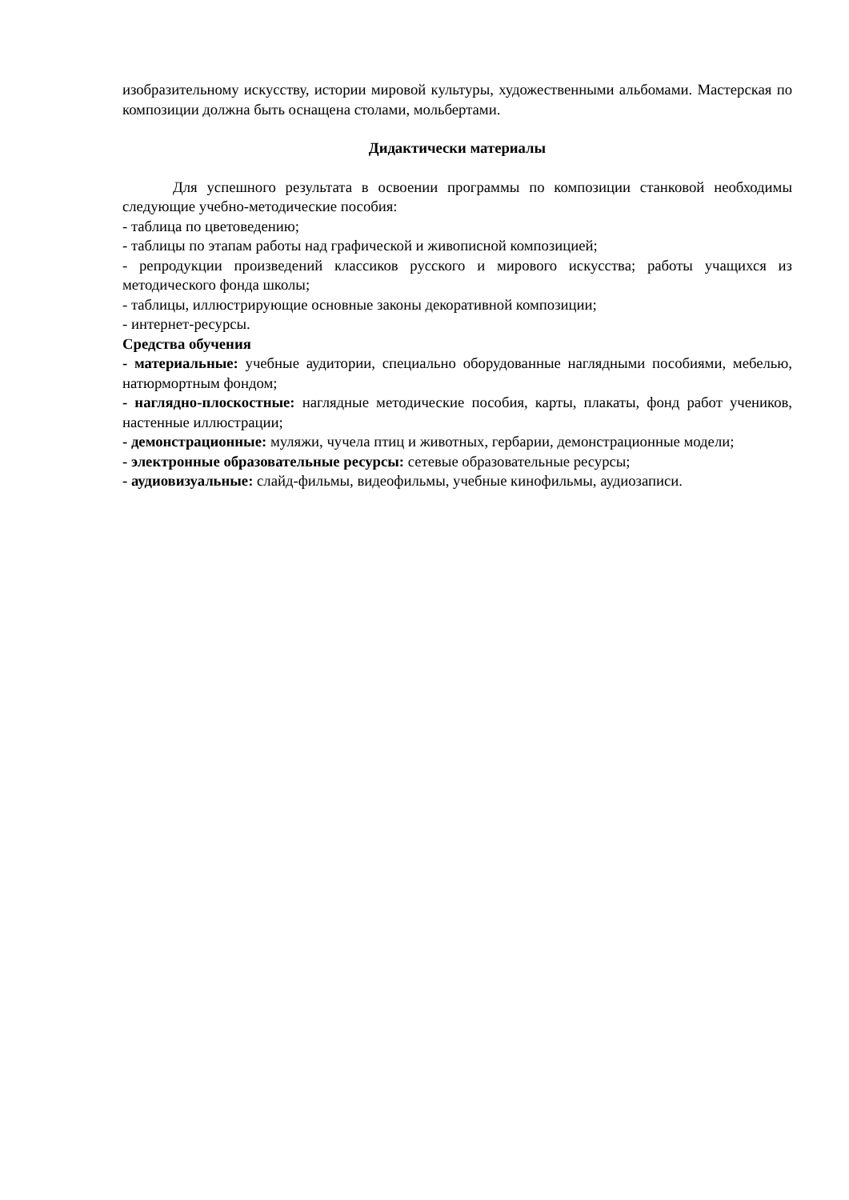изобразительному искусству, истории мировой культуры, художественными альбомами. Мастерская по композиции должна быть оснащена столами, мольбертами.
Дидактически материалы
Для успешного результата в освоении программы по композиции станковой необходимы следующие учебно-методические пособия:
- таблица по цветоведению;
- таблицы по этапам работы над графической и живописной композицией;
- репродукции произведений классиков русского и мирового искусства; работы учащихся из методического фонда школы;
- таблицы, иллюстрирующие основные законы декоративной композиции;
- интернет-ресурсы.
Средства обучения
- материальные: учебные аудитории, специально оборудованные наглядными пособиями, мебелью, натюрмортным фондом;
- наглядно-плоскостные: наглядные методические пособия, карты, плакаты, фонд работ учеников, настенные иллюстрации;
- демонстрационные: муляжи, чучела птиц и животных, гербарии, демонстрационные модели;
- электронные образовательные ресурсы: сетевые образовательные ресурсы;
- аудиовизуальные: слайд-фильмы, видеофильмы, учебные кинофильмы, аудиозаписи.